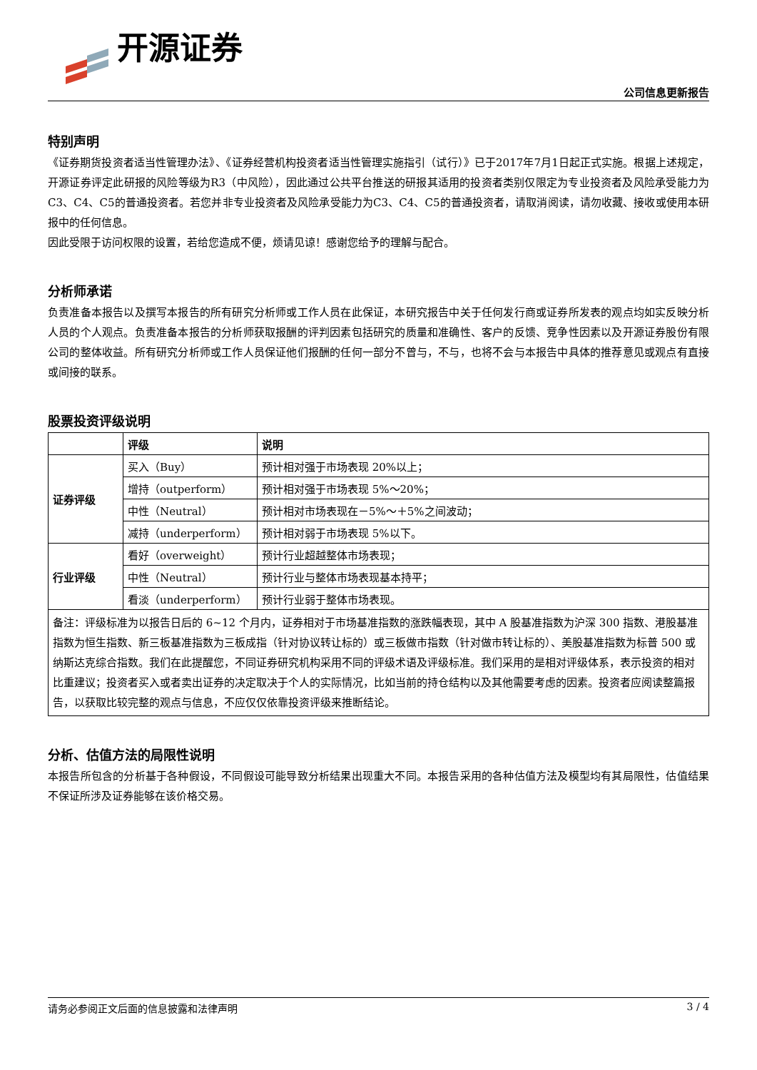开源证券
公司信息更新报告
特别声明
《证券期货投资者适当性管理办法》、《证券经营机构投资者适当性管理实施指引（试行）》已于2017年7月1日起正式实施。根据上述规定，开源证券评定此研报的风险等级为R3（中风险），因此通过公共平台推送的研报其适用的投资者类别仅限定为专业投资者及风险承受能力为C3、C4、C5的普通投资者。若您并非专业投资者及风险承受能力为C3、C4、C5的普通投资者，请取消阅读，请勿收藏、接收或使用本研报中的任何信息。
因此受限于访问权限的设置，若给您造成不便，烦请见谅！感谢您给予的理解与配合。
分析师承诺
负责准备本报告以及撰写本报告的所有研究分析师或工作人员在此保证，本研究报告中关于任何发行商或证券所发表的观点均如实反映分析人员的个人观点。负责准备本报告的分析师获取报酬的评判因素包括研究的质量和准确性、客户的反馈、竞争性因素以及开源证券股份有限公司的整体收益。所有研究分析师或工作人员保证他们报酬的任何一部分不曾与，不与，也将不会与本报告中具体的推荐意见或观点有直接或间接的联系。
股票投资评级说明
| | 评级 | 说明 |
| --- | --- | --- |
| 证券评级 | 买入（Buy） | 预计相对强于市场表现 20%以上； |
| | 增持（outperform） | 预计相对强于市场表现 5%～20%； |
| | 中性（Neutral） | 预计相对市场表现在－5%～＋5%之间波动； |
| | 减持（underperform） | 预计相对弱于市场表现 5%以下。 |
| 行业评级 | 看好（overweight） | 预计行业超越整体市场表现； |
| | 中性（Neutral） | 预计行业与整体市场表现基本持平； |
| | 看淡（underperform） | 预计行业弱于整体市场表现。 |
| 备注：评级标准为以报告日后的 6~12 个月内，证券相对于市场基准指数的涨跌幅表现，其中 A 股基准指数为沪深 300 指数、港股基准指数为恒生指数、新三板基准指数为三板成指（针对协议转让标的）或三板做市指数（针对做市转让标的）、美股基准指数为标普 500 或纳斯达克综合指数。我们在此提醒您，不同证券研究机构采用不同的评级术语及评级标准。我们采用的是相对评级体系，表示投资的相对比重建议；投资者买入或者卖出证券的决定取决于个人的实际情况，比如当前的持仓结构以及其他需要考虑的因素。投资者应阅读整篇报告，以获取比较完整的观点与信息，不应仅仅依靠投资评级来推断结论。 | | |
分析、估值方法的局限性说明
本报告所包含的分析基于各种假设，不同假设可能导致分析结果出现重大不同。本报告采用的各种估值方法及模型均有其局限性，估值结果不保证所涉及证券能够在该价格交易。
请务必参阅正文后面的信息披露和法律声明 3 / 4